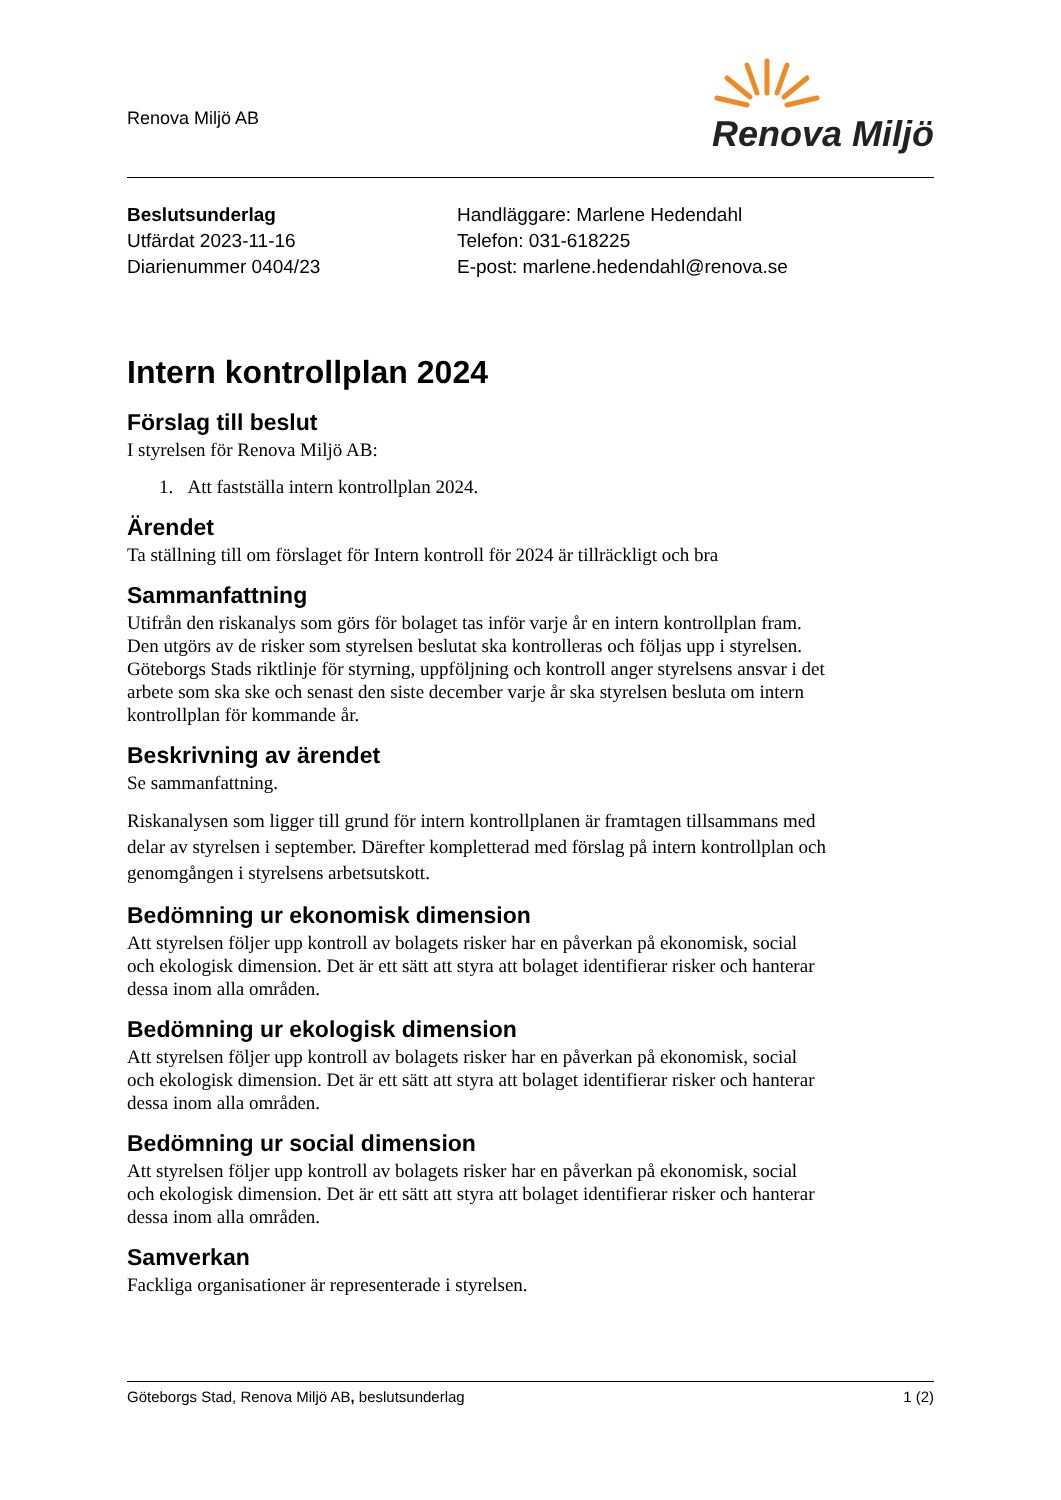Renova Miljö AB
Renova Miljö
Beslutsunderlag
Utfärdat 2023-11-16
Diarienummer 0404/23
Handläggare: Marlene Hedendahl
Telefon: 031-618225
E-post: marlene.hedendahl@renova.se
Intern kontrollplan 2024
Förslag till beslut
I styrelsen för Renova Miljö AB:
1. Att fastställa intern kontrollplan 2024.
Ärendet
Ta ställning till om förslaget för Intern kontroll för 2024 är tillräckligt och bra
Sammanfattning
Utifrån den riskanalys som görs för bolaget tas inför varje år en intern kontrollplan fram. Den utgörs av de risker som styrelsen beslutat ska kontrolleras och följas upp i styrelsen. Göteborgs Stads riktlinje för styrning, uppföljning och kontroll anger styrelsens ansvar i det arbete som ska ske och senast den siste december varje år ska styrelsen besluta om intern kontrollplan för kommande år.
Beskrivning av ärendet
Se sammanfattning.
Riskanalysen som ligger till grund för intern kontrollplanen är framtagen tillsammans med delar av styrelsen i september. Därefter kompletterad med förslag på intern kontrollplan och genomgången i styrelsens arbetsutskott.
Bedömning ur ekonomisk dimension
Att styrelsen följer upp kontroll av bolagets risker har en påverkan på ekonomisk, social och ekologisk dimension. Det är ett sätt att styra att bolaget identifierar risker och hanterar dessa inom alla områden.
Bedömning ur ekologisk dimension
Att styrelsen följer upp kontroll av bolagets risker har en påverkan på ekonomisk, social och ekologisk dimension. Det är ett sätt att styra att bolaget identifierar risker och hanterar dessa inom alla områden.
Bedömning ur social dimension
Att styrelsen följer upp kontroll av bolagets risker har en påverkan på ekonomisk, social och ekologisk dimension. Det är ett sätt att styra att bolaget identifierar risker och hanterar dessa inom alla områden.
Samverkan
Fackliga organisationer är representerade i styrelsen.
Göteborgs Stad, Renova Miljö AB, beslutsunderlag 1 (2)